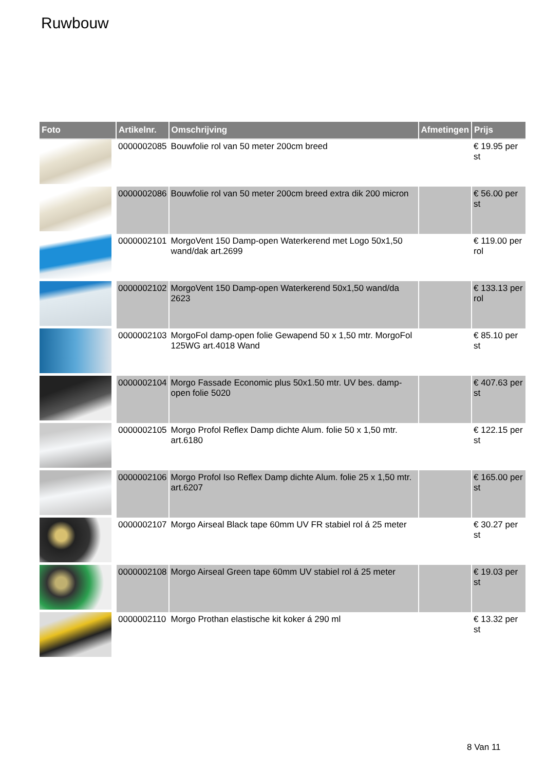Ruwbouw
| Foto | Artikelnr. | Omschrijving | Afmetingen | Prijs |
| --- | --- | --- | --- | --- |
| | 0000002085 | Bouwfolie rol van 50 meter 200cm breed | | € 19.95 per st |
| | 0000002086 | Bouwfolie rol van 50 meter 200cm breed extra dik 200 micron | | € 56.00 per st |
| | 0000002101 | MorgoVent 150 Damp-open Waterkerend met Logo 50x1,50 wand/dak art.2699 | | € 119.00 per rol |
| | 0000002102 | MorgoVent 150 Damp-open Waterkerend 50x1,50 wand/da 2623 | | € 133.13 per rol |
| | 0000002103 | MorgoFol damp-open folie Gewapend 50 x 1,50 mtr. MorgoFol 125WG art.4018 Wand | | € 85.10 per st |
| | 0000002104 | Morgo Fassade Economic plus 50x1.50 mtr. UV bes. damp-open folie 5020 | | € 407.63 per st |
| | 0000002105 | Morgo Profol Reflex Damp dichte Alum. folie 50 x 1,50 mtr. art.6180 | | € 122.15 per st |
| | 0000002106 | Morgo Profol Iso Reflex Damp dichte Alum. folie 25 x 1,50 mtr. art.6207 | | € 165.00 per st |
| | 0000002107 | Morgo Airseal Black tape 60mm UV FR stabiel rol á 25 meter | | € 30.27 per st |
| | 0000002108 | Morgo Airseal Green tape 60mm UV stabiel rol á 25 meter | | € 19.03 per st |
| | 0000002110 | Morgo Prothan elastische kit koker á 290 ml | | € 13.32 per st |
8 Van 11